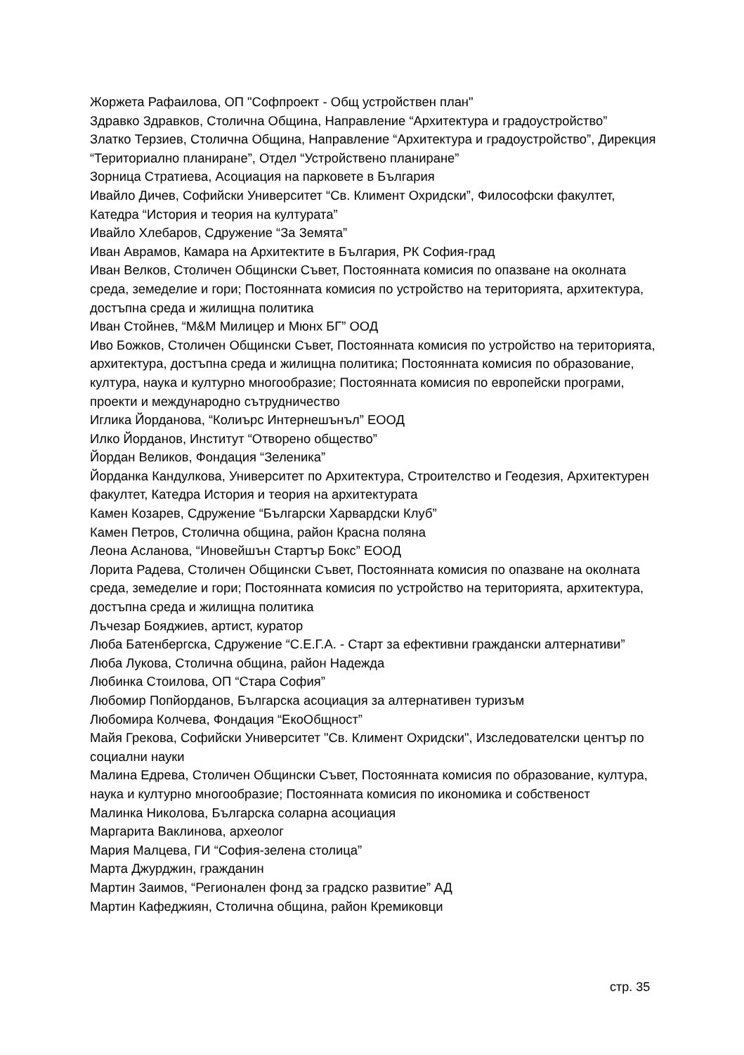Жоржета Рафаилова, ОП "Софпроект - Общ устройствен план"
Здравко Здравков, Столична Община, Направление “Архитектура и градоустройство”
Златко Терзиев, Столична Община, Направление “Архитектура и градоустройство”, Дирекция “Териториално планиране”, Отдел “Устройствено планиране”
Зорница Стратиева, Асоциация на парковете в България
Ивайло Дичев, Софийски Университет “Св. Климент Охридски”, Философски факултет, Катедра “История и теория на културата”
Ивайло Хлебаров, Сдружение “За Земята”
Иван Аврамов, Камара на Архитектите в България, РК София-град
Иван Велков, Столичен Общински Съвет, Постоянната комисия по опазване на околната среда, земеделие и гори; Постоянната комисия по устройство на територията, архитектура, достъпна среда и жилищна политика
Иван Стойнев, “M&M Милицер и Мюнх БГ” ООД
Иво Божков, Столичен Общински Съвет, Постоянната комисия по устройство на територията, архитектура, достъпна среда и жилищна политика; Постоянната комисия по образование, култура, наука и културно многообразие; Постоянната комисия по европейски програми, проекти и международно сътрудничество
Иглика Йорданова, “Колиърс Интернешънъл” ЕООД
Илко Йорданов, Институт “Отворено общество”
Йордан Великов, Фондация “Зеленика”
Йорданка Кандулкова, Университет по Архитектура, Строителство и Геодезия, Архитектурен факултет, Катедра История и теория на архитектурата
Камен Козарев, Сдружение “Български Харвардски Клуб”
Камен Петров, Столична община, район Красна поляна
Леона Асланова, “Иновейшън Стартър Бокс” ЕООД
Лорита Радева, Столичен Общински Съвет, Постоянната комисия по опазване на околната среда, земеделие и гори; Постоянната комисия по устройство на територията, архитектура, достъпна среда и жилищна политика
Лъчезар Бояджиев, артист, куратор
Люба Батенбергска, Сдружение “С.Е.Г.А. - Старт за ефективни граждански алтернативи”
Люба Лукова, Столична община, район Надежда
Любинка Стоилова, ОП “Стара София”
Любомир Попйорданов, Българска асоциация за алтернативен туризъм
Любомира Колчева, Фондация “ЕкоОбщност”
Майя Грекова, Софийски Университет "Св. Климент Охридски", Изследователски център по социални науки
Малина Едрева, Столичен Общински Съвет, Постоянната комисия по образование, култура, наука и културно многообразие; Постоянната комисия по икономика и собственост
Малинка Николова, Българска соларна асоциация
Маргарита Ваклинова, археолог
Мария Малцева, ГИ “София-зелена столица”
Марта Джурджин, гражданин
Мартин Заимов, “Регионален фонд за градско развитие” АД
Мартин Кафеджиян, Столична община, район Кремиковци
стр. 35